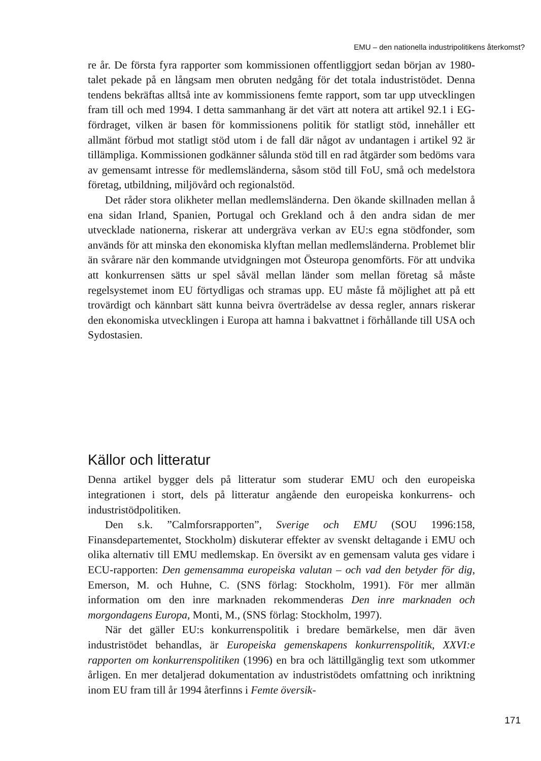EMU – den nationella industripolitikens återkomst?
re år. De första fyra rapporter som kommissionen offentliggjort sedan början av 1980-talet pekade på en långsam men obruten nedgång för det totala industristödet. Denna tendens bekräftas alltså inte av kommissionens femte rapport, som tar upp utvecklingen fram till och med 1994. I detta sammanhang är det värt att notera att artikel 92.1 i EG-fördraget, vilken är basen för kommissionens politik för statligt stöd, innehåller ett allmänt förbud mot statligt stöd utom i de fall där något av undantagen i artikel 92 är tillämpliga. Kommissionen godkänner sålunda stöd till en rad åtgärder som bedöms vara av gemensamt intresse för medlemsländerna, såsom stöd till FoU, små och medelstora företag, utbildning, miljövård och regionalstöd.
Det råder stora olikheter mellan medlemsländerna. Den ökande skillnaden mellan å ena sidan Irland, Spanien, Portugal och Grekland och å den andra sidan de mer utvecklade nationerna, riskerar att undergräva verkan av EU:s egna stödfonder, som används för att minska den ekonomiska klyftan mellan medlemsländerna. Problemet blir än svårare när den kommande utvidgningen mot Östeuropa genomförts. För att undvika att konkurrensen sätts ur spel såväl mellan länder som mellan företag så måste regelsystemet inom EU förtydligas och stramas upp. EU måste få möjlighet att på ett trovärdigt och kännbart sätt kunna beivra överträdelse av dessa regler, annars riskerar den ekonomiska utvecklingen i Europa att hamna i bakvattnet i förhållande till USA och Sydostasien.
Källor och litteratur
Denna artikel bygger dels på litteratur som studerar EMU och den europeiska integrationen i stort, dels på litteratur angående den europeiska konkurrens- och industristödpolitiken.
Den s.k. ”Calmforsrapporten”, Sverige och EMU (SOU 1996:158, Finansdepartementet, Stockholm) diskuterar effekter av svenskt deltagande i EMU och olika alternativ till EMU medlemskap. En översikt av en gemensam valuta ges vidare i ECU-rapporten: Den gemensamma europeiska valutan – och vad den betyder för dig, Emerson, M. och Huhne, C. (SNS förlag: Stockholm, 1991). För mer allmän information om den inre marknaden rekommenderas Den inre marknaden och morgondagens Europa, Monti, M., (SNS förlag: Stockholm, 1997).
När det gäller EU:s konkurrenspolitik i bredare bemärkelse, men där även industristödet behandlas, är Europeiska gemenskapens konkurrenspolitik, XXVI:e rapporten om konkurrenspolitiken (1996) en bra och lättillgänglig text som utkommer årligen. En mer detaljerad dokumentation av industristödets omfattning och inriktning inom EU fram till år 1994 återfinns i Femte översik-
171